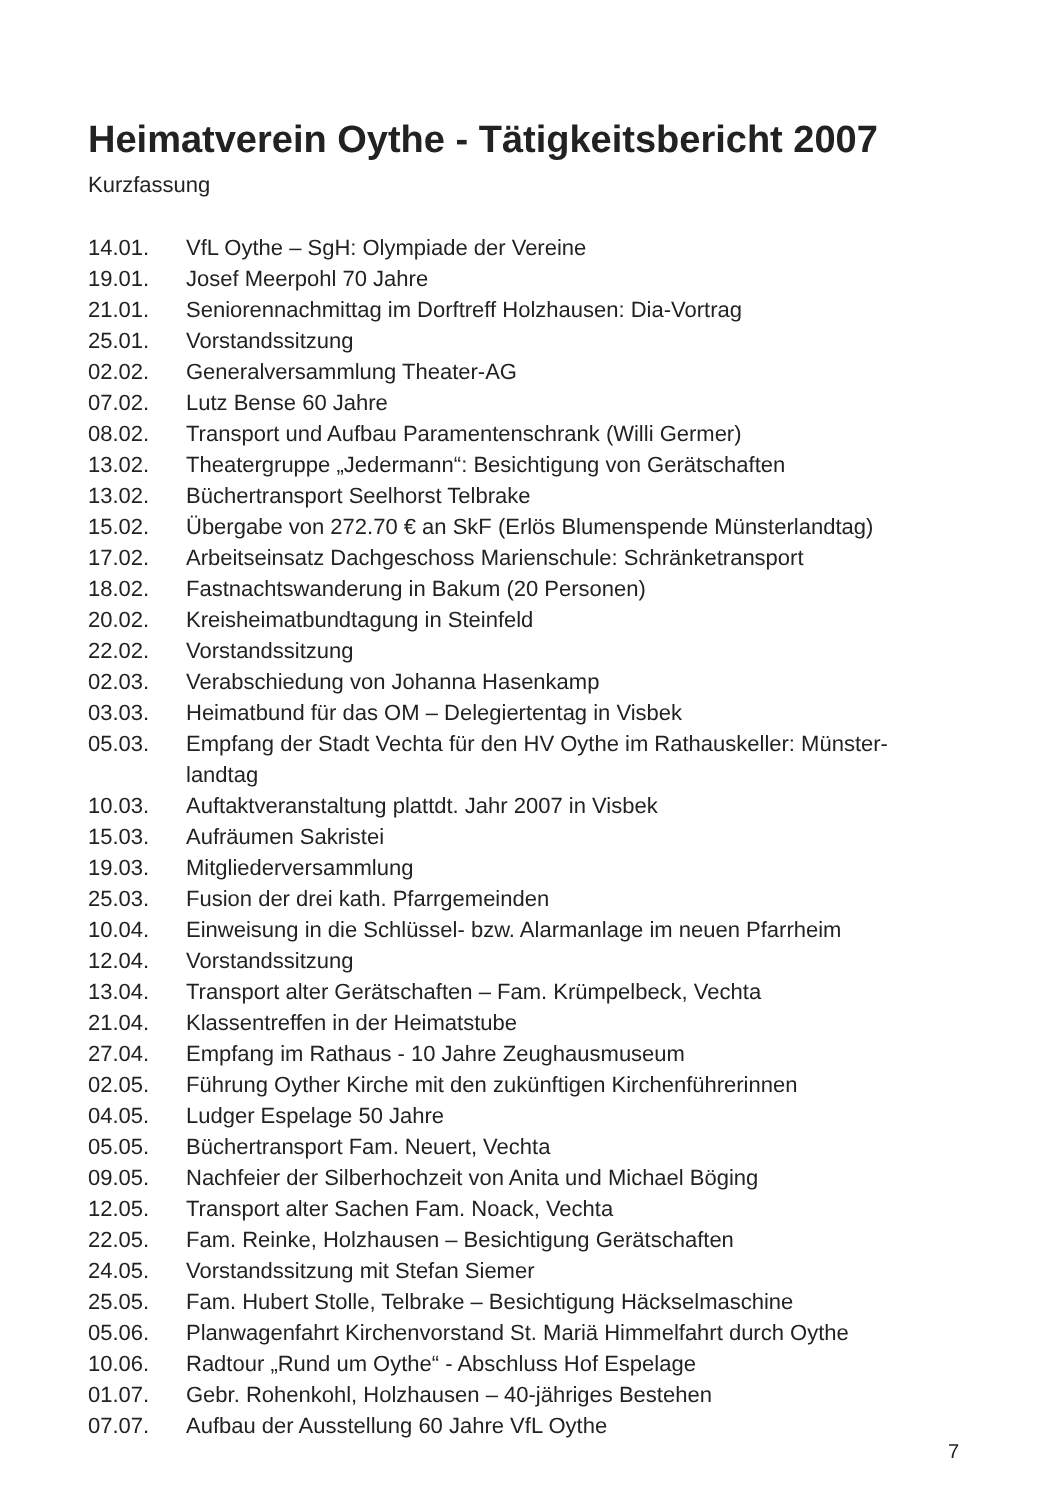Heimatverein Oythe - Tätigkeitsbericht 2007
Kurzfassung
| 14.01. | VfL Oythe – SgH: Olympiade der Vereine |
| 19.01. | Josef Meerpohl 70 Jahre |
| 21.01. | Seniorennachmittag im Dorftreff Holzhausen: Dia-Vortrag |
| 25.01. | Vorstandssitzung |
| 02.02. | Generalversammlung Theater-AG |
| 07.02. | Lutz Bense 60 Jahre |
| 08.02. | Transport und Aufbau Paramentenschrank (Willi Germer) |
| 13.02. | Theatergruppe „Jedermann“: Besichtigung von Gerätschaften |
| 13.02. | Büchertransport Seelhorst Telbrake |
| 15.02. | Übergabe von 272.70 € an SkF (Erlös Blumenspende Münsterlandtag) |
| 17.02. | Arbeitseinsatz Dachgeschoss Marienschule: Schränketransport |
| 18.02. | Fastnachtswanderung in Bakum (20 Personen) |
| 20.02. | Kreisheimatbundtagung in Steinfeld |
| 22.02. | Vorstandssitzung |
| 02.03. | Verabschiedung von Johanna Hasenkamp |
| 03.03. | Heimatbund für das OM – Delegiertentag in Visbek |
| 05.03. | Empfang der Stadt Vechta für den HV Oythe im Rathauskeller: Münster- landtag |
| 10.03. | Auftaktveranstaltung plattdt. Jahr 2007 in Visbek |
| 15.03. | Aufräumen Sakristei |
| 19.03. | Mitgliederversammlung |
| 25.03. | Fusion der drei kath. Pfarrgemeinden |
| 10.04. | Einweisung in die Schlüssel- bzw. Alarmanlage im neuen Pfarrheim |
| 12.04. | Vorstandssitzung |
| 13.04. | Transport alter Gerätschaften – Fam. Krümpelbeck, Vechta |
| 21.04. | Klassentreffen in der Heimatstube |
| 27.04. | Empfang im Rathaus - 10 Jahre Zeughausmuseum |
| 02.05. | Führung Oyther Kirche mit den zukünftigen Kirchenführerinnen |
| 04.05. | Ludger Espelage 50 Jahre |
| 05.05. | Büchertransport Fam. Neuert, Vechta |
| 09.05. | Nachfeier der Silberhochzeit von Anita und Michael Böging |
| 12.05. | Transport alter Sachen Fam. Noack, Vechta |
| 22.05. | Fam. Reinke, Holzhausen – Besichtigung Gerätschaften |
| 24.05. | Vorstandssitzung mit Stefan Siemer |
| 25.05. | Fam. Hubert Stolle, Telbrake – Besichtigung Häckselmaschine |
| 05.06. | Planwagenfahrt Kirchenvorstand St. Mariä Himmelfahrt durch Oythe |
| 10.06. | Radtour „Rund um Oythe“ - Abschluss Hof Espelage |
| 01.07. | Gebr. Rohenkohl, Holzhausen – 40-jähriges Bestehen |
| 07.07. | Aufbau der Ausstellung 60 Jahre VfL Oythe |
7